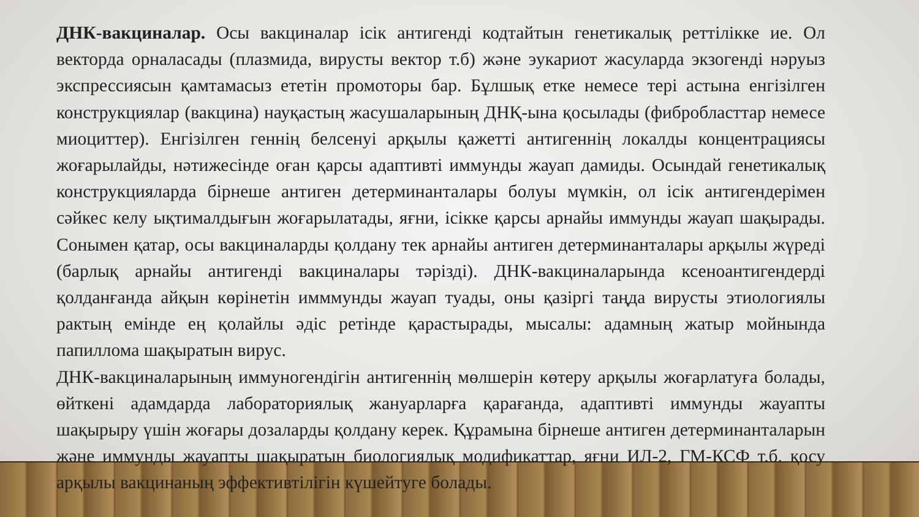ДНК-вакциналар. Осы вакциналар ісік антигенді кодтайтын генетикалық реттілікке ие. Ол векторда орналасады (плазмида, вирусты вектор т.б) және эукариот жасуларда экзогенді нәруыз экспрессиясын қамтамасыз ететін промоторы бар. Бұлшық етке немесе тері астына енгізілген конструкциялар (вакцина) науқастың жасушаларының ДНҚ-ына қосылады (фибробласттар немесе миоциттер). Енгізілген геннің белсенуі арқылы қажетті антигеннің локалды концентрациясы жоғарылайды, нәтижесінде оған қарсы адаптивті иммунды жауап дамиды. Осындай генетикалық конструкцияларда бірнеше антиген детерминанталары болуы мүмкін, ол ісік антигендерімен сәйкес келу ықтималдығын жоғарылатады, яғни, ісікке қарсы арнайы иммунды жауап шақырады. Сонымен қатар, осы вакциналарды қолдану тек арнайы антиген детерминанталары арқылы жүреді (барлық арнайы антигенді вакциналары тәрізді). ДНК-вакциналарында ксеноантигендерді қолданғанда айқын көрінетін имммунды жауап туады, оны қазіргі таңда вирусты этиологиялы рактың емінде ең қолайлы әдіс ретінде қарастырады, мысалы: адамның жатыр мойнында папиллома шақыратын вирус.
ДНК-вакциналарының иммуногендігін антигеннің мөлшерін көтеру арқылы жоғарлатуға болады, өйткені адамдарда лабораториялық жануарларға қарағанда, адаптивті иммунды жауапты шақырыру үшін жоғары дозаларды қолдану керек. Құрамына бірнеше антиген детерминанталарын және иммунды жауапты шақыратын биологиялық модификаттар, яғни ИЛ-2, ГМ-КСФ т.б. қосу арқылы вакцинаның эффективтілігін күшейтуге болады.